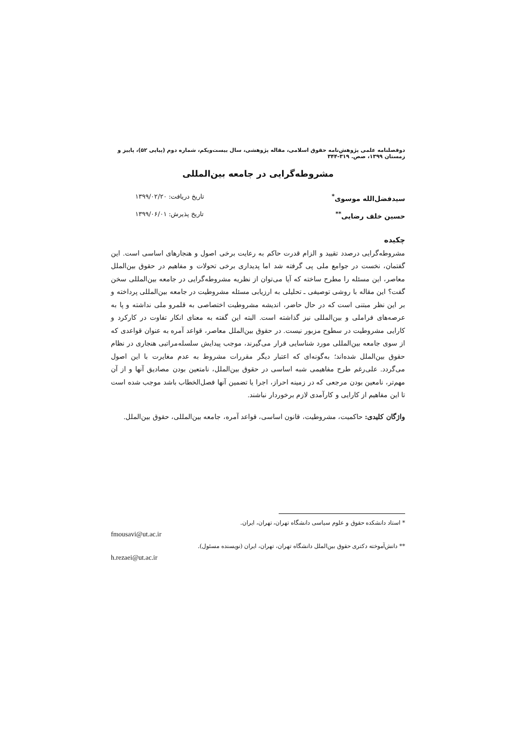دوفصلنامه علمی پژوهش‌نامه حقوق اسلامی، مقاله پژوهشی، سال بیست‌ویکم، شماره دوم (پیاپی ۵۲)، پاییز و زمستان ۱۳۹۹، صص. ۳۱۹-۳۴۴
مشروطه‌گرایی در جامعه بین‌المللی
سیدفضل‌الله موسوی<sup>*</sup> تاریخ دریافت: ۱۳۹۹/۰۲/۲۰
حسین خلف رضایی<sup>**</sup> تاریخ پذیرش: ۱۳۹۹/۰۶/۰۱
چکیده
مشروطه‌گرایی درصدد تقیید و الزام قدرت حاکم به رعایت برخی اصول و هنجارهای اساسی است. این گفتمان، نخست در جوامع ملی پی گرفته شد اما پدیداری برخی تحولات و مفاهیم در حقوق بین‌الملل معاصر، این مسئله را مطرح ساخته که آیا می‌توان از نظریه مشروطه‌گرایی در جامعه بین‌المللی سخن گفت؟ این مقاله با روشی توصیفی ـ تحلیلی به ارزیابی مسئله مشروطیت در جامعه بین‌المللی پرداخته و بر این نظر مبتنی است که در حال حاضر، اندیشه مشروطیت اختصاصی به قلمرو ملی نداشته و پا به عرصه‌های فراملی و بین‌المللی نیز گذاشته است. البته این گفته به معنای انکار تفاوت در کارکرد و کارایی مشروطیت در سطوح مزبور نیست. در حقوق بین‌الملل معاصر، قواعد آمره به عنوان قواعدی که از سوی جامعه بین‌المللی مورد شناسایی قرار می‌گیرند، موجب پیدایش سلسله‌مراتبی هنجاری در نظام حقوق بین‌الملل شده‌اند؛ به‌گونه‌ای که اعتبار دیگر مقررات مشروط به عدم مغایرت با این اصول می‌گردد. علی‌رغم طرح مفاهیمی شبه اساسی در حقوق بین‌الملل، نامتعین بودن مصادیق آنها و از آن مهم‌تر، نامعین بودن مرجعی که در زمینه احراز، اجرا یا تضمین آنها فصل‌الخطاب باشد موجب شده است تا این مفاهیم از کارایی و کارآمدی لازم برخوردار نباشند.
واژگان کلیدی: حاکمیت، مشروطیت، قانون اساسی، قواعد آمره، جامعه بین‌المللی، حقوق بین‌الملل.
* استاد دانشکده حقوق و علوم سیاسی دانشگاه تهران، تهران، ایران.
fmousavi@ut.ac.ir
** دانش‌آموخته دکتری حقوق بین‌الملل دانشگاه تهران، تهران، ایران (نویسنده مسئول).
h.rezaei@ut.ac.ir